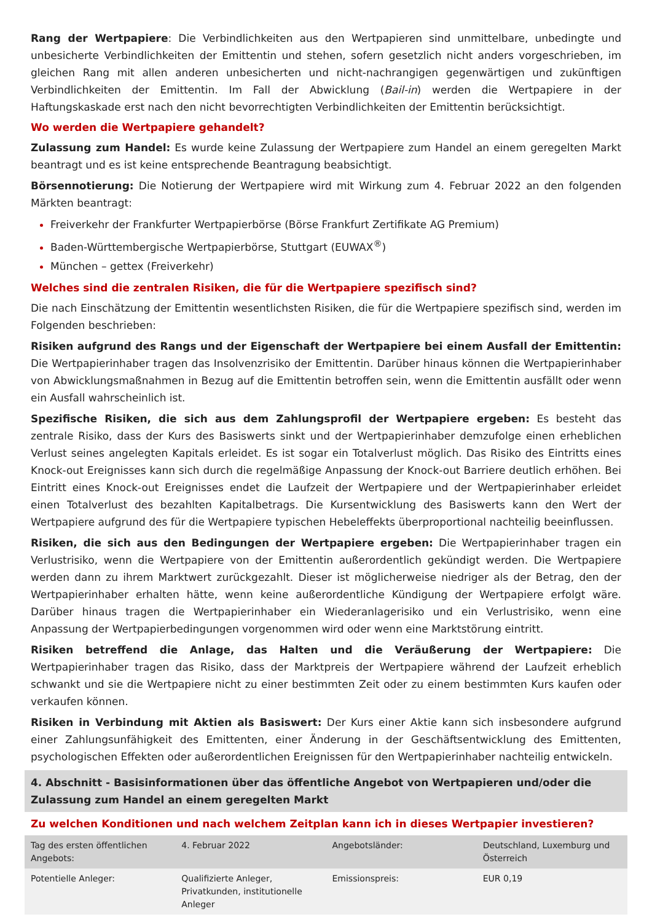Rang der Wertpapiere: Die Verbindlichkeiten aus den Wertpapieren sind unmittelbare, unbedingte und unbesicherte Verbindlichkeiten der Emittentin und stehen, sofern gesetzlich nicht anders vorgeschrieben, im gleichen Rang mit allen anderen unbesicherten und nicht-nachrangigen gegenwärtigen und zukünftigen Verbindlichkeiten der Emittentin. Im Fall der Abwicklung (Bail-in) werden die Wertpapiere in der Haftungskaskade erst nach den nicht bevorrechtigten Verbindlichkeiten der Emittentin berücksichtigt.
Wo werden die Wertpapiere gehandelt?
Zulassung zum Handel: Es wurde keine Zulassung der Wertpapiere zum Handel an einem geregelten Markt beantragt und es ist keine entsprechende Beantragung beabsichtigt.
Börsennotierung: Die Notierung der Wertpapiere wird mit Wirkung zum 4. Februar 2022 an den folgenden Märkten beantragt:
Freiverkehr der Frankfurter Wertpapierbörse (Börse Frankfurt Zertifikate AG Premium)
Baden-Württembergische Wertpapierbörse, Stuttgart (EUWAX<sup>®</sup>)
München – gettex (Freiverkehr)
Welches sind die zentralen Risiken, die für die Wertpapiere spezifisch sind?
Die nach Einschätzung der Emittentin wesentlichsten Risiken, die für die Wertpapiere spezifisch sind, werden im Folgenden beschrieben:
Risiken aufgrund des Rangs und der Eigenschaft der Wertpapiere bei einem Ausfall der Emittentin: Die Wertpapierinhaber tragen das Insolvenzrisiko der Emittentin. Darüber hinaus können die Wertpapierinhaber von Abwicklungsmaßnahmen in Bezug auf die Emittentin betroffen sein, wenn die Emittentin ausfällt oder wenn ein Ausfall wahrscheinlich ist.
Spezifische Risiken, die sich aus dem Zahlungsprofil der Wertpapiere ergeben: Es besteht das zentrale Risiko, dass der Kurs des Basiswerts sinkt und der Wertpapierinhaber demzufolge einen erheblichen Verlust seines angelegten Kapitals erleidet. Es ist sogar ein Totalverlust möglich. Das Risiko des Eintritts eines Knock-out Ereignisses kann sich durch die regelmäßige Anpassung der Knock-out Barriere deutlich erhöhen. Bei Eintritt eines Knock-out Ereignisses endet die Laufzeit der Wertpapiere und der Wertpapierinhaber erleidet einen Totalverlust des bezahlten Kapitalbetrags. Die Kursentwicklung des Basiswerts kann den Wert der Wertpapiere aufgrund des für die Wertpapiere typischen Hebeleffekts überproportional nachteilig beeinflussen.
Risiken, die sich aus den Bedingungen der Wertpapiere ergeben: Die Wertpapierinhaber tragen ein Verlustrisiko, wenn die Wertpapiere von der Emittentin außerordentlich gekündigt werden. Die Wertpapiere werden dann zu ihrem Marktwert zurückgezahlt. Dieser ist möglicherweise niedriger als der Betrag, den der Wertpapierinhaber erhalten hätte, wenn keine außerordentliche Kündigung der Wertpapiere erfolgt wäre. Darüber hinaus tragen die Wertpapierinhaber ein Wiederanlagerisiko und ein Verlustrisiko, wenn eine Anpassung der Wertpapierbedingungen vorgenommen wird oder wenn eine Marktstörung eintritt.
Risiken betreffend die Anlage, das Halten und die Veräußerung der Wertpapiere: Die Wertpapierinhaber tragen das Risiko, dass der Marktpreis der Wertpapiere während der Laufzeit erheblich schwankt und sie die Wertpapiere nicht zu einer bestimmten Zeit oder zu einem bestimmten Kurs kaufen oder verkaufen können.
Risiken in Verbindung mit Aktien als Basiswert: Der Kurs einer Aktie kann sich insbesondere aufgrund einer Zahlungsunfähigkeit des Emittenten, einer Änderung in der Geschäftsentwicklung des Emittenten, psychologischen Effekten oder außerordentlichen Ereignissen für den Wertpapierinhaber nachteilig entwickeln.
4. Abschnitt - Basisinformationen über das öffentliche Angebot von Wertpapieren und/oder die Zulassung zum Handel an einem geregelten Markt
Zu welchen Konditionen und nach welchem Zeitplan kann ich in dieses Wertpapier investieren?
| Tag des ersten öffentlichen Angebots: | 4. Februar 2022 | Angebotsländer: | Deutschland, Luxemburg und Österreich |
| Potentielle Anleger: | Qualifizierte Anleger, Privatkunden, institutionelle Anleger | Emissionspreis: | EUR 0,19 |